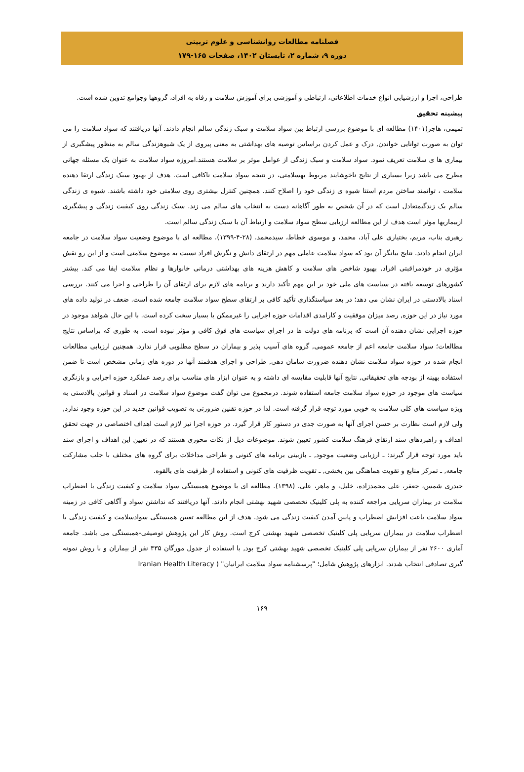فصلنامه مطالعات روانشناسی و علوم تربیتی
دوره ۹، شماره ۲، تابستان ۱۴۰۲، صفحات ۱۶۵-۱۷۹
طراحی، اجرا و ارزشیابی انواع خدمات اطلاعاتی، ارتباطی و آموزشی برای آموزش سلامت و رفاه به افراد، گروهها وجوامع تدوین شده است.
پیشینه تحقیق
تمیمی، هاجر(۱۴۰۱) مطالعه ای با موضوع بررسی ارتباط بین سواد سلامت و سبک زندگی سالم انجام دادند. آنها دریافتند که سواد سلامت را می توان به صورت توانایی خواندن, درک و عمل کردن براساس توصیه های بهداشتی به معنی پیروی از یک شیوهزندگی سالم به منظور پیشگیری از بیماری ها ی سلامت تعریف نمود. سواد سلامت و سبک زندگی از عوامل موثر بر سلامت هستند.امروزه سواد سلامت به عنوان یک مسئله جهانی مطرح می باشد زیرا بسیاری از نتایج ناخوشایند مربوط بهسلامتی، در نتیجه سواد سلامت ناکافی است. هدف از بهبود سبک زندگی ارتقا دهنده سلامت ، توانمند ساختن مردم استتا شیوه ی زندگی خود را اصلاح کنند. همچنین کنترل بیشتری روی سلامتی خود داشته باشند. شیوه ی زندگی سالم یک زندگیمتعادل است که در آن شخص به طور آگاهانه دست به انتخاب های سالم می زند. سبک زندگی روی کیفیت زندگی و پیشگیری ازبیماریها موثر است هدف از این مطالعه ارزیابی سطح سواد سلامت و ارتباط آن با سبک زندگی سالم است.
رهبری بناب، مریم، بختیاری علی آباد، محمد، و موسوی خطاط، سیدمحمد. (۲۸-۴-۱۳۹۹). مطالعه ای با موضوع وضعیت سواد سلامت در جامعه ایران انجام دادند. نتایج بیانگر آن بود که سواد سلامت عاملی مهم در ارتقای دانش و نگرش افراد نسبت به موضوع سلامتی است و از این رو نقش مؤثری در خودمراقبتی افراد, بهبود شاخص های سلامت و کاهش هزینه های بهداشتی درمانی خانوارها و نظام سلامت ایفا می کند. بیشتر کشورهای توسعه یافته در سیاست های ملی خود بر این مهم تأکید دارند و برنامه های لازم برای ارتقای آن را طراحی و اجرا می کنند. بررسی اسناد بالادستی در ایران نشان می دهد؛ در بعد سیاستگذاری تأکید کافی بر ارتقای سطح سواد سلامت جامعه شده است. ضعف در تولید داده های مورد نیاز در این حوزه, رصد میزان موفقیت و کارامدی اقدامات حوزه اجرایی را غیرممکن یا بسیار سخت کرده است. با این حال شواهد موجود در حوزه اجرایی نشان دهنده آن است که برنامه های دولت ها در اجرای سیاست های فوق کافی و مؤثر نبوده است. به طوری که براساس نتایج مطالعات؛ سواد سلامت جامعه اعم از جامعه عمومی, گروه های آسیب پذیر و بیماران در سطح مطلوبی قرار ندارد. همچنین ارزیابی مطالعات انجام شده در حوزه سواد سلامت نشان دهنده ضرورت سامان دهی, طراحی و اجرای هدفمند آنها در دوره های زمانی مشخص است تا ضمن استفاده بهینه از بودجه های تحقیقاتی, نتایج آنها قابلیت مقایسه ای داشته و به عنوان ابزار های مناسب برای رصد عملکرد حوزه اجرایی و بازنگری سیاست های موجود در حوزه سواد سلامت جامعه استفاده شوند. درمجموع می توان گفت موضوع سواد سلامت در اسناد و قوانین بالادستی به ویژه سیاست های کلی سلامت به خوبی مورد توجه قرار گرفته است. لذا در حوزه تقنین ضرورتی به تصویب قوانین جدید در این حوزه وجود ندارد, ولی لازم است نظارت بر حسن اجرای آنها به صورت جدی در دستور کار قرار گیرد. در حوزه اجرا نیز لازم است اهداف اختصاصی در جهت تحقق اهداف و راهبردهای سند ارتقای فرهنگ سلامت کشور تعیین شوند. موضوعات ذیل از نکات محوری هستند که در تعیین این اهداف و اجرای سند باید مورد توجه قرار گیرند: ـ ارزیابی وضعیت موجود, ـ بازبینی برنامه های کنونی و طراحی مداخلات برای گروه های مختلف با جلب مشارکت جامعه, ـ تمرکز منابع و تقویت هماهنگی بین بخشی, ـ تقویت ظرفیت های کنونی و استفاده از ظرفیت های بالقوه.
حیدری شمس، جعفر، علی محمدزاده، خلیل، و ماهر، علی. (۱۳۹۸). مطالعه ای با موضوع همبستگی سواد سلامت و کیفیت زندگی با اضطراب سلامت در بیماران سرپایی مراجعه کننده به پلی کلینیک تخصصی شهید بهشتی انجام دادند. آنها دریافتند که نداشتن سواد و آگاهی کافی در زمینه سواد سلامت باعث افزایش اضطراب و پایین آمدن کیفیت زندگی می شود. هدف از این مطالعه تعیین همبستگی سوادسلامت و کیفیت زندگی با اضطراب سلامت در بیماران سرپایی پلی کلینیک تخصصی شهید بهشتی کرج است. روش کار این پژوهش توصیفی-همبستگی می باشد. جامعه آماری ۲۶۰۰ نفر از بیماران سرپایی پلی کلینیک تخصصی شهید بهشتی کرج بود, با استفاده از جدول مورگان ۳۳۵ نفر از بیماران و با روش نمونه گیری تصادفی انتخاب شدند. ابزارهای پژوهش شامل؛ "پرسشنامه سواد سلامت ایرانیان" ( Iranian Health Literacy
۱۶۹